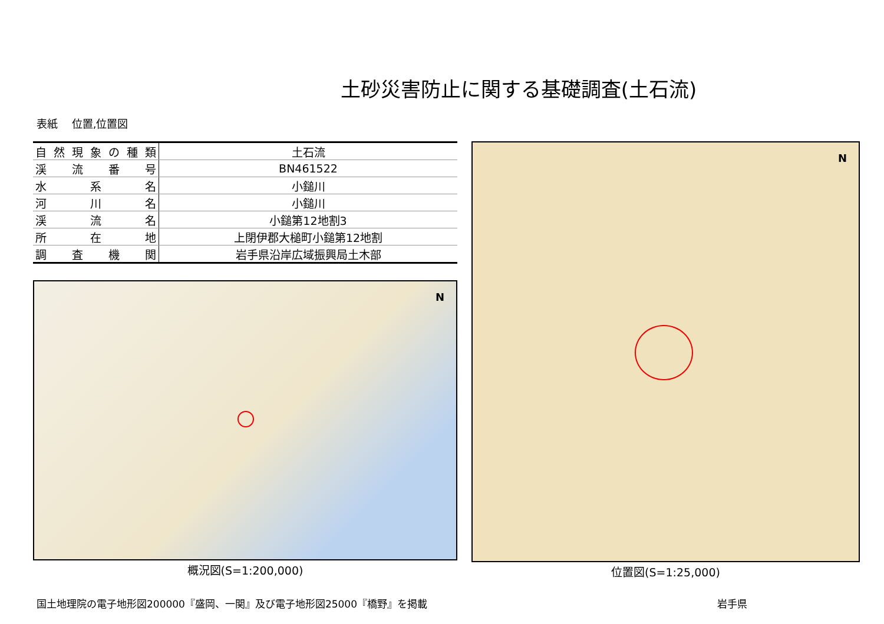土砂災害防止に関する基礎調査(土石流)
表紙　 位置,位置図
| 自然現象の種類 | 土石流 |
| 渓流番号 | BN461522 |
| 水系名 | 小鎚川 |
| 河川名 | 小鎚川 |
| 渓流名 | 小鎚第12地割3 |
| 所在地 | 上閉伊郡大槌町小鎚第12地割 |
| 調査機関 | 岩手県沿岸広域振興局土木部 |
N
概況図(S=1:200,000)
N
位置図(S=1:25,000)
国土地理院の電子地形図200000『盛岡、一関』及び電子地形図25000『橋野』を掲載 岩手県